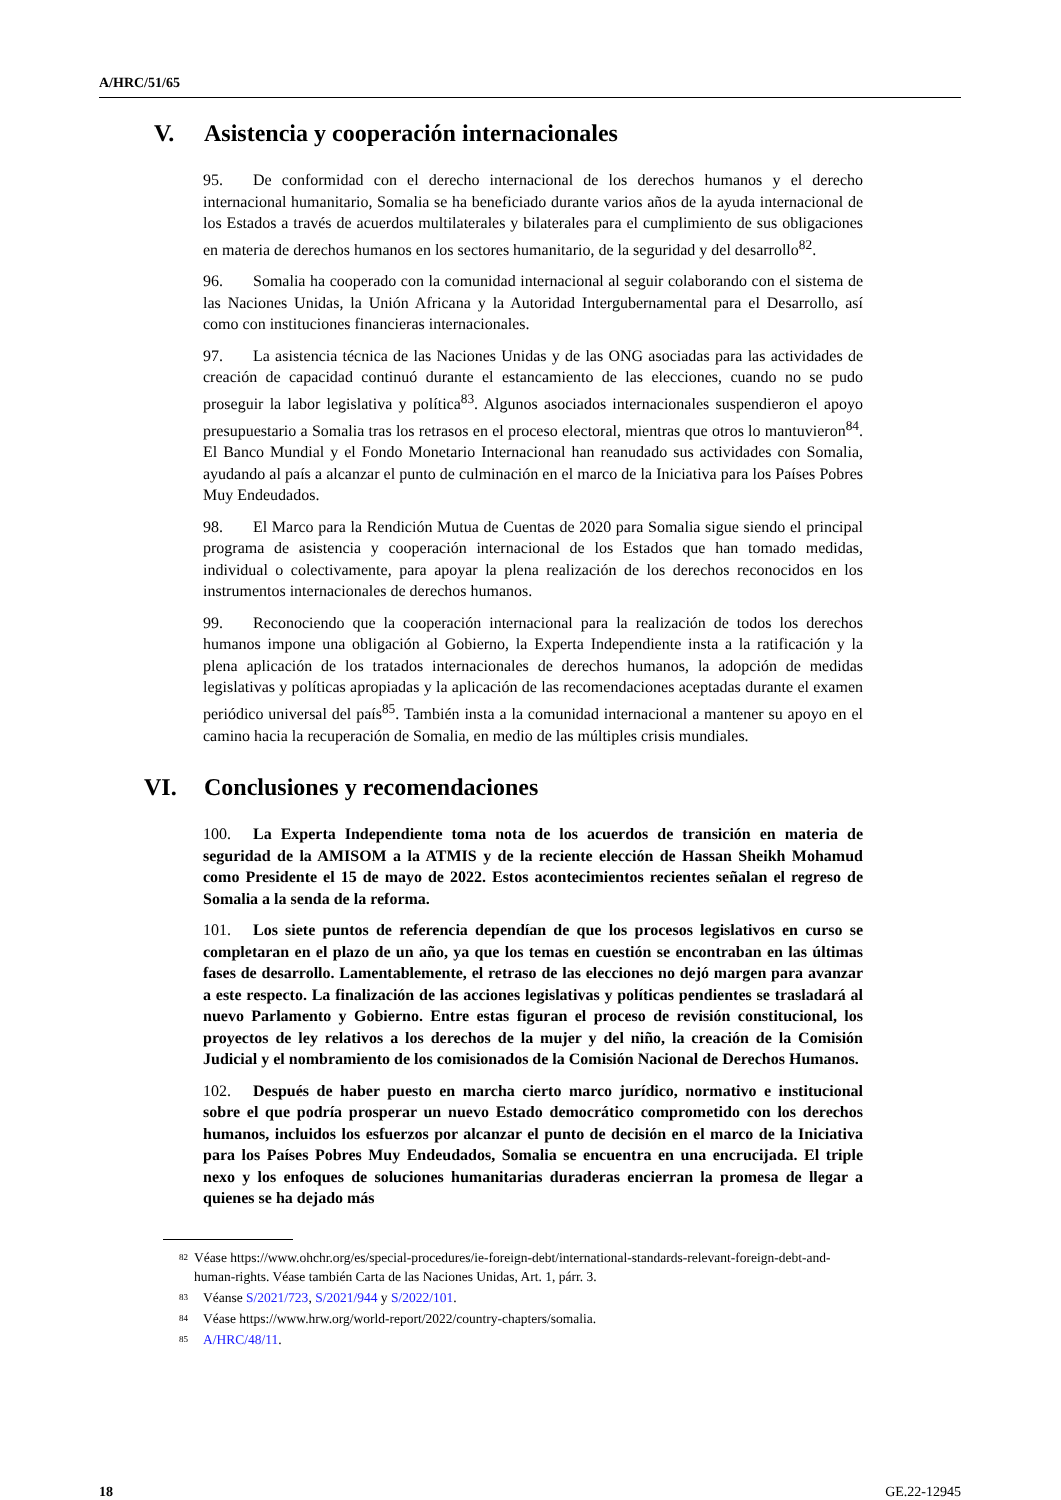A/HRC/51/65
V. Asistencia y cooperación internacionales
95. De conformidad con el derecho internacional de los derechos humanos y el derecho internacional humanitario, Somalia se ha beneficiado durante varios años de la ayuda internacional de los Estados a través de acuerdos multilaterales y bilaterales para el cumplimiento de sus obligaciones en materia de derechos humanos en los sectores humanitario, de la seguridad y del desarrollo<sup>82</sup>.
96. Somalia ha cooperado con la comunidad internacional al seguir colaborando con el sistema de las Naciones Unidas, la Unión Africana y la Autoridad Intergubernamental para el Desarrollo, así como con instituciones financieras internacionales.
97. La asistencia técnica de las Naciones Unidas y de las ONG asociadas para las actividades de creación de capacidad continuó durante el estancamiento de las elecciones, cuando no se pudo proseguir la labor legislativa y política<sup>83</sup>. Algunos asociados internacionales suspendieron el apoyo presupuestario a Somalia tras los retrasos en el proceso electoral, mientras que otros lo mantuvieron<sup>84</sup>. El Banco Mundial y el Fondo Monetario Internacional han reanudado sus actividades con Somalia, ayudando al país a alcanzar el punto de culminación en el marco de la Iniciativa para los Países Pobres Muy Endeudados.
98. El Marco para la Rendición Mutua de Cuentas de 2020 para Somalia sigue siendo el principal programa de asistencia y cooperación internacional de los Estados que han tomado medidas, individual o colectivamente, para apoyar la plena realización de los derechos reconocidos en los instrumentos internacionales de derechos humanos.
99. Reconociendo que la cooperación internacional para la realización de todos los derechos humanos impone una obligación al Gobierno, la Experta Independiente insta a la ratificación y la plena aplicación de los tratados internacionales de derechos humanos, la adopción de medidas legislativas y políticas apropiadas y la aplicación de las recomendaciones aceptadas durante el examen periódico universal del país<sup>85</sup>. También insta a la comunidad internacional a mantener su apoyo en el camino hacia la recuperación de Somalia, en medio de las múltiples crisis mundiales.
VI. Conclusiones y recomendaciones
100. La Experta Independiente toma nota de los acuerdos de transición en materia de seguridad de la AMISOM a la ATMIS y de la reciente elección de Hassan Sheikh Mohamud como Presidente el 15 de mayo de 2022. Estos acontecimientos recientes señalan el regreso de Somalia a la senda de la reforma.
101. Los siete puntos de referencia dependían de que los procesos legislativos en curso se completaran en el plazo de un año, ya que los temas en cuestión se encontraban en las últimas fases de desarrollo. Lamentablemente, el retraso de las elecciones no dejó margen para avanzar a este respecto. La finalización de las acciones legislativas y políticas pendientes se trasladará al nuevo Parlamento y Gobierno. Entre estas figuran el proceso de revisión constitucional, los proyectos de ley relativos a los derechos de la mujer y del niño, la creación de la Comisión Judicial y el nombramiento de los comisionados de la Comisión Nacional de Derechos Humanos.
102. Después de haber puesto en marcha cierto marco jurídico, normativo e institucional sobre el que podría prosperar un nuevo Estado democrático comprometido con los derechos humanos, incluidos los esfuerzos por alcanzar el punto de decisión en el marco de la Iniciativa para los Países Pobres Muy Endeudados, Somalia se encuentra en una encrucijada. El triple nexo y los enfoques de soluciones humanitarias duraderas encierran la promesa de llegar a quienes se ha dejado más
<sup>82</sup> Véase https://www.ohchr.org/es/special-procedures/ie-foreign-debt/international-standards-relevant-foreign-debt-and-human-rights. Véase también Carta de las Naciones Unidas, Art. 1, párr. 3.
<sup>83</sup> Véanse S/2021/723, S/2021/944 y S/2022/101.
<sup>84</sup> Véase https://www.hrw.org/world-report/2022/country-chapters/somalia.
<sup>85</sup> A/HRC/48/11.
18 GE.22-12945